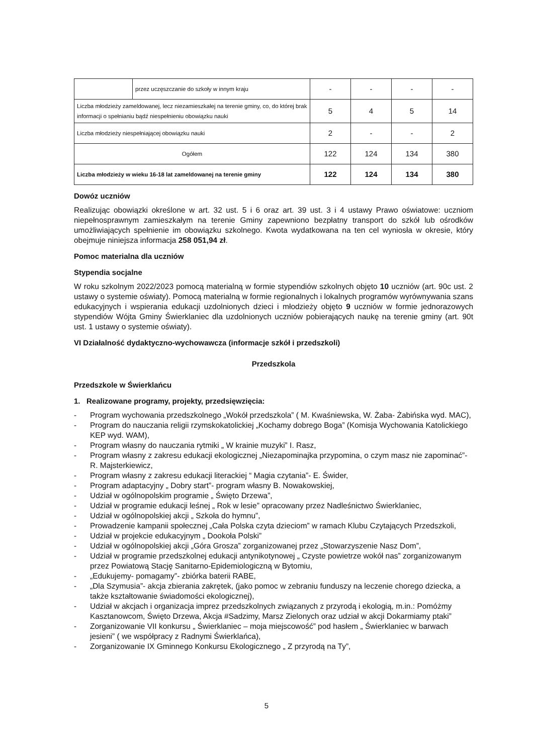| | przez uczęszczanie do szkoły w innym kraju | - | - | - | - |
| Liczba młodzieży zameldowanej, lecz niezamieszkałej na terenie gminy, co, do której brak informacji o spełnianiu bądź niespełnieniu obowiązku nauki | | 5 | 4 | 5 | 14 |
| Liczba młodzieży niespełniającej obowiązku nauki | | 2 | - | - | 2 |
| Ogółem | | 122 | 124 | 134 | 380 |
| Liczba młodzieży w wieku 16-18 lat zameldowanej na terenie gminy | | 122 | 124 | 134 | 380 |
Dowóz uczniów
Realizując obowiązki określone w art. 32 ust. 5 i 6 oraz art. 39 ust. 3 i 4 ustawy Prawo oświatowe: uczniom niepełnosprawnym zamieszkałym na terenie Gminy zapewniono bezpłatny transport do szkół lub ośrodków umożliwiających spełnienie im obowiązku szkolnego. Kwota wydatkowana na ten cel wyniosła w okresie, który obejmuje niniejsza informacja 258 051,94 zł.
Pomoc materialna dla uczniów
Stypendia socjalne
W roku szkolnym 2022/2023 pomocą materialną w formie stypendiów szkolnych objęto 10 uczniów (art. 90c ust. 2 ustawy o systemie oświaty). Pomocą materialną w formie regionalnych i lokalnych programów wyrównywania szans edukacyjnych i wspierania edukacji uzdolnionych dzieci i młodzieży objęto 9 uczniów w formie jednorazowych stypendiów Wójta Gminy Świerklaniec dla uzdolnionych uczniów pobierających naukę na terenie gminy (art. 90t ust. 1 ustawy o systemie oświaty).
VI Działalność dydaktyczno-wychowawcza (informacje szkół i przedszkoli)
Przedszkola
Przedszkole w Świerklańcu
1. Realizowane programy, projekty, przedsięwzięcia:
- Program wychowania przedszkolnego „Wokół przedszkola” ( M. Kwaśniewska, W. Żaba- Żabińska wyd. MAC),
- Program do nauczania religii rzymskokatolickiej „Kochamy dobrego Boga” (Komisja Wychowania Katolickiego KEP wyd. WAM),
- Program własny do nauczania rytmiki „ W krainie muzyki” I. Rasz,
- Program własny z zakresu edukacji ekologicznej „Niezapominajka przypomina, o czym masz nie zapominać”- R. Majsterkiewicz,
- Program własny z zakresu edukacji literackiej “ Magia czytania”- E. Świder,
- Program adaptacyjny „ Dobry start”- program własny B. Nowakowskiej,
- Udział w ogólnopolskim programie „ Święto Drzewa”,
- Udział w programie edukacji leśnej „ Rok w lesie” opracowany przez Nadleśnictwo Świerklaniec,
- Udział w ogólnopolskiej akcji „ Szkoła do hymnu”,
- Prowadzenie kampanii społecznej „Cała Polska czyta dzieciom” w ramach Klubu Czytających Przedszkoli,
- Udział w projekcie edukacyjnym „ Dookoła Polski”
- Udział w ogólnopolskiej akcji „Góra Grosza” zorganizowanej przez „Stowarzyszenie Nasz Dom”,
- Udział w programie przedszkolnej edukacji antynikotynowej „ Czyste powietrze wokół nas” zorganizowanym przez Powiatową Stację Sanitarno-Epidemiologiczną w Bytomiu,
- „Edukujemy- pomagamy”- zbiórka baterii RABE,
- „Dla Szymusia”- akcja zbierania zakrętek, (jako pomoc w zebraniu funduszy na leczenie chorego dziecka, a także kształtowanie świadomości ekologicznej),
- Udział w akcjach i organizacja imprez przedszkolnych związanych z przyrodą i ekologią, m.in.: Pomóżmy Kasztanowcom, Święto Drzewa, Akcja #Sadzimy, Marsz Zielonych oraz udział w akcji Dokarmiamy ptaki”
- Zorganizowanie VII konkursu „ Świerklaniec – moja miejscowość” pod hasłem „ Świerklaniec w barwach jesieni” ( we współpracy z Radnymi Świerklańca),
- Zorganizowanie IX Gminnego Konkursu Ekologicznego „ Z przyrodą na Ty”,
5